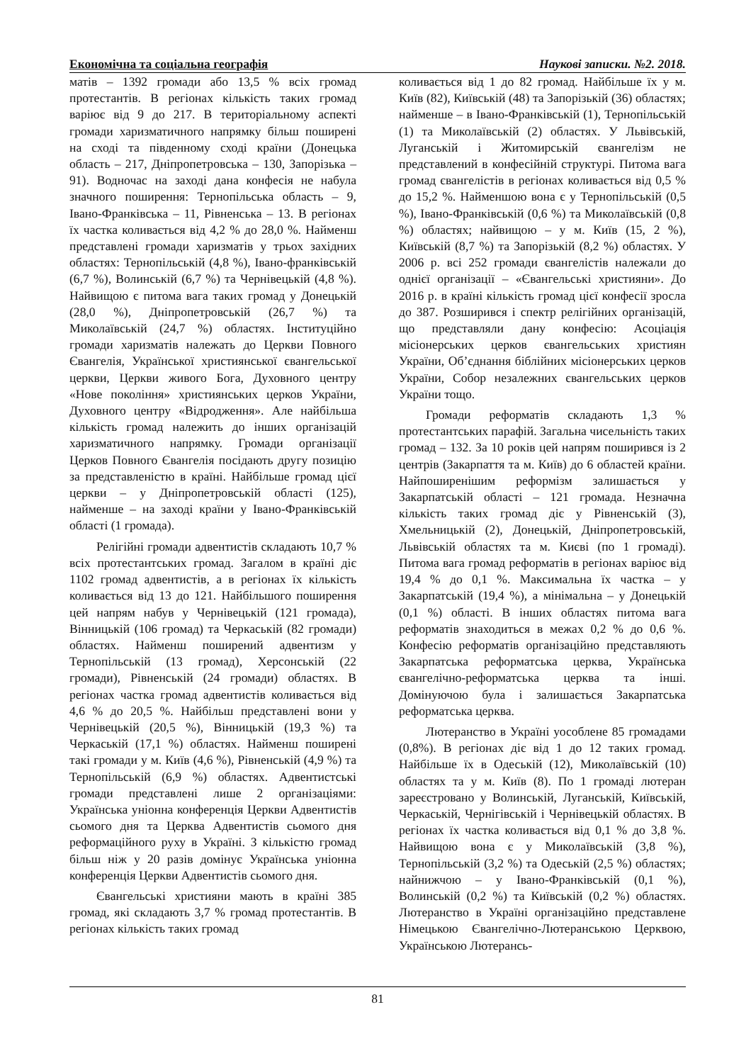Економічна та соціальна географія Наукові записки. №2. 2018.
матів – 1392 громади або 13,5 % всіх громад протестантів. В регіонах кількість таких громад варіює від 9 до 217. В територіальному аспекті громади харизматичного напрямку більш поширені на сході та південному сході країни (Донецька область – 217, Дніпропетровська – 130, Запорізька – 91). Водночас на заході дана конфесія не набула значного поширення: Тернопільська область – 9, Івано-Франківська – 11, Рівненська – 13. В регіонах їх частка коливається від 4,2 % до 28,0 %. Найменш представлені громади харизматів у трьох західних областях: Тернопільській (4,8 %), Івано-франківській (6,7 %), Волинській (6,7 %) та Чернівецькій (4,8 %). Найвищою є питома вага таких громад у Донецькій (28,0 %), Дніпропетровській (26,7 %) та Миколаївській (24,7 %) областях. Інституційно громади харизматів належать до Церкви Повного Євангелія, Української християнської євангельської церкви, Церкви живого Бога, Духовного центру «Нове покоління» християнських церков України, Духовного центру «Відродження». Але найбільша кількість громад належить до інших організацій харизматичного напрямку. Громади організації Церков Повного Євангелія посідають другу позицію за представленістю в країні. Найбільше громад цієї церкви – у Дніпропетровській області (125), найменше – на заході країни у Івано-Франківській області (1 громада).
Релігійні громади адвентистів складають 10,7 % всіх протестантських громад. Загалом в країні діє 1102 громад адвентистів, а в регіонах їх кількість коливається від 13 до 121. Найбільшого поширення цей напрям набув у Чернівецькій (121 громада), Вінницькій (106 громад) та Черкаській (82 громади) областях. Найменш поширений адвентизм у Тернопільській (13 громад), Херсонській (22 громади), Рівненській (24 громади) областях. В регіонах частка громад адвентистів коливається від 4,6 % до 20,5 %. Найбільш представлені вони у Чернівецькій (20,5 %), Вінницькій (19,3 %) та Черкаській (17,1 %) областях. Найменш поширені такі громади у м. Київ (4,6 %), Рівненській (4,9 %) та Тернопільській (6,9 %) областях. Адвентистські громади представлені лише 2 організаціями: Українська уніонна конференція Церкви Адвентистів сьомого дня та Церква Адвентистів сьомого дня реформаційного руху в Україні. З кількістю громад більш ніж у 20 разів домінує Українська уніонна конференція Церкви Адвентистів сьомого дня.
Євангельські християни мають в країні 385 громад, які складають 3,7 % громад протестантів. В регіонах кількість таких громад
коливається від 1 до 82 громад. Найбільше їх у м. Київ (82), Київській (48) та Запорізькій (36) областях; найменше – в Івано-Франківській (1), Тернопільській (1) та Миколаївській (2) областях. У Львівській, Луганській і Житомирській євангелізм не представлений в конфесійній структурі. Питома вага громад євангелістів в регіонах коливається від 0,5 % до 15,2 %. Найменшою вона є у Тернопільській (0,5 %), Івано-Франківській (0,6 %) та Миколаївській (0,8 %) областях; найвищою – у м. Київ (15, 2 %), Київській (8,7 %) та Запорізькій (8,2 %) областях. У 2006 р. всі 252 громади євангелістів належали до однієї організації – «Євангельські християни». До 2016 р. в країні кількість громад цієї конфесії зросла до 387. Розширився і спектр релігійних організацій, що представляли дану конфесію: Асоціація місіонерських церков євангельських християн України, Об’єднання біблійних місіонерських церков України, Собор незалежних євангельських церков України тощо.
Громади реформатів складають 1,3 % протестантських парафій. Загальна чисельність таких громад – 132. За 10 років цей напрям поширився із 2 центрів (Закарпаття та м. Київ) до 6 областей країни. Найпоширенішим реформізм залишається у Закарпатській області – 121 громада. Незначна кількість таких громад діє у Рівненській (3), Хмельницькій (2), Донецькій, Дніпропетровській, Львівській областях та м. Києві (по 1 громаді). Питома вага громад реформатів в регіонах варіює від 19,4 % до 0,1 %. Максимальна їх частка – у Закарпатській (19,4 %), а мінімальна – у Донецькій (0,1 %) області. В інших областях питома вага реформатів знаходиться в межах 0,2 % до 0,6 %. Конфесію реформатів організаційно представляють Закарпатська реформатська церква, Українська євангелічно-реформатська церква та інші. Домінуючою була і залишається Закарпатська реформатська церква.
Лютеранство в Україні уособлене 85 громадами (0,8%). В регіонах діє від 1 до 12 таких громад. Найбільше їх в Одеській (12), Миколаївській (10) областях та у м. Київ (8). По 1 громаді лютеран зареєстровано у Волинській, Луганській, Київській, Черкаській, Чернігівській і Чернівецькій областях. В регіонах їх частка коливається від 0,1 % до 3,8 %. Найвищою вона є у Миколаївській (3,8 %), Тернопільській (3,2 %) та Одеській (2,5 %) областях; найнижчою – у Івано-Франківській (0,1 %), Волинській (0,2 %) та Київській (0,2 %) областях. Лютеранство в Україні організаційно представлене Німецькою Євангелічно-Лютеранською Церквою, Українською Лютерансь-
81